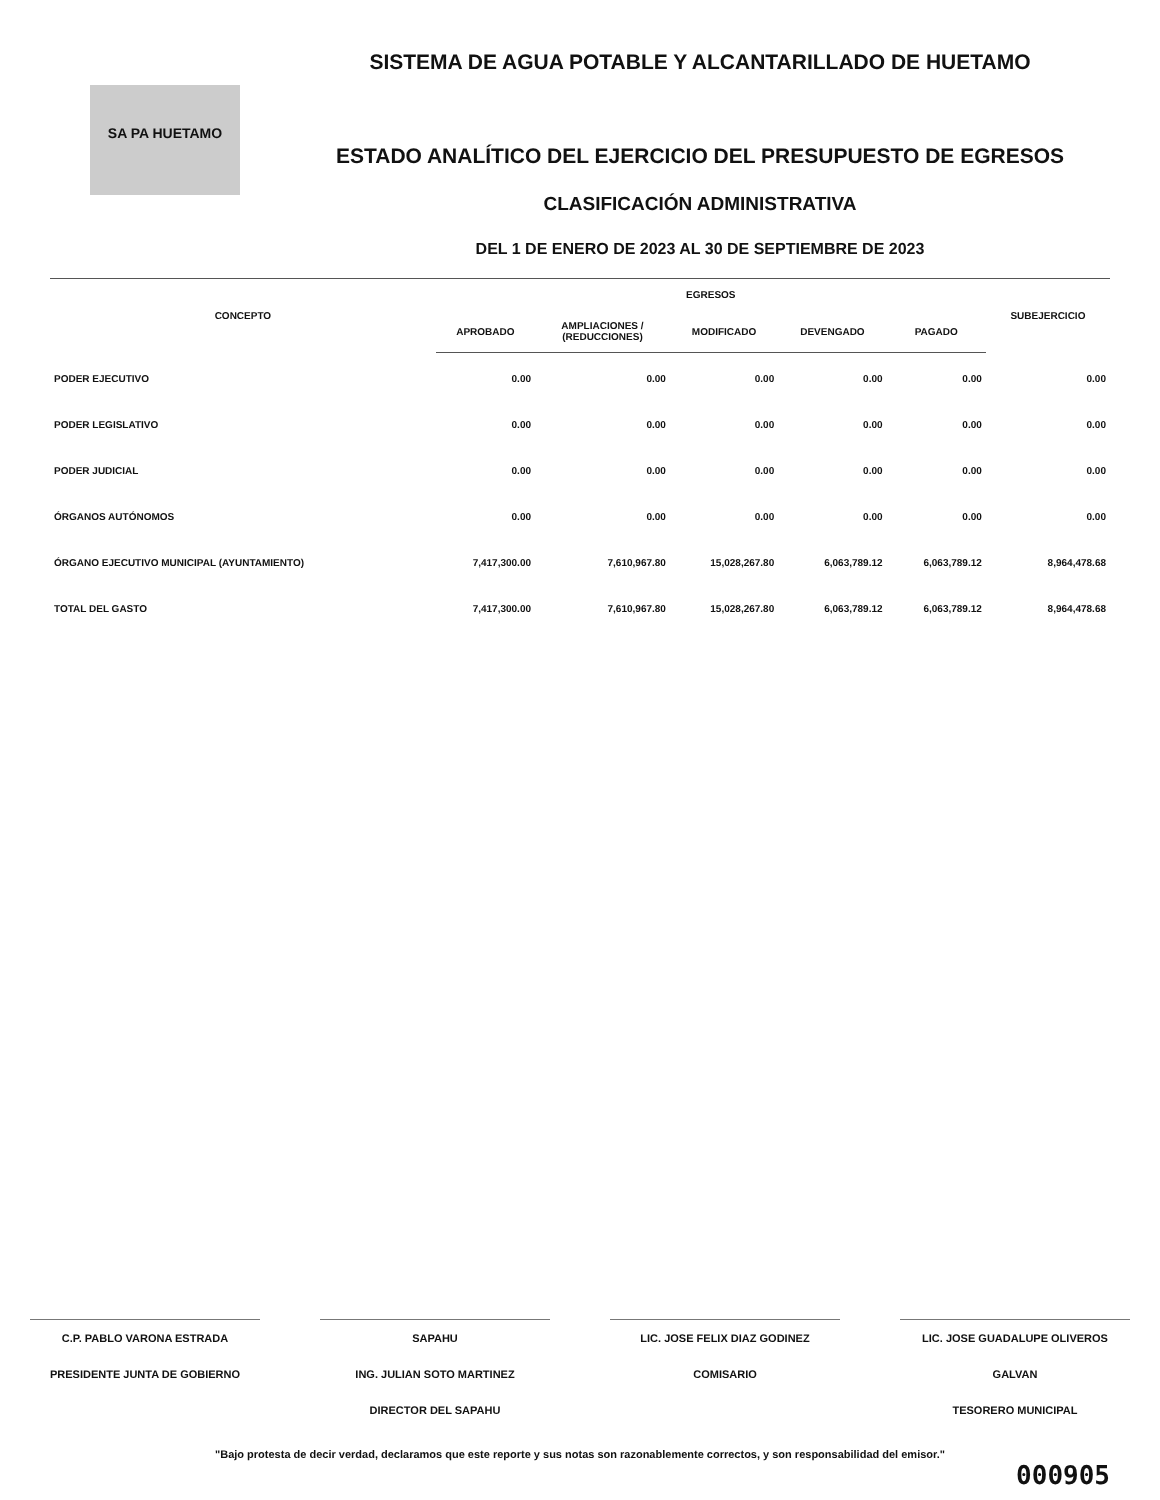SA PA HUETAMO
SISTEMA DE AGUA POTABLE Y ALCANTARILLADO DE HUETAMO
ESTADO ANALÍTICO DEL EJERCICIO DEL PRESUPUESTO DE EGRESOS
CLASIFICACIÓN ADMINISTRATIVA
DEL 1 DE ENERO DE 2023 AL 30 DE SEPTIEMBRE DE 2023
| CONCEPTO | EGRESOS | | | | | SUBEJERCICIO |
| --- | --- | --- | --- | --- | --- | --- |
| | APROBADO | AMPLIACIONES / (REDUCCIONES) | MODIFICADO | DEVENGADO | PAGADO | |
| PODER EJECUTIVO | 0.00 | 0.00 | 0.00 | 0.00 | 0.00 | 0.00 |
| PODER LEGISLATIVO | 0.00 | 0.00 | 0.00 | 0.00 | 0.00 | 0.00 |
| PODER JUDICIAL | 0.00 | 0.00 | 0.00 | 0.00 | 0.00 | 0.00 |
| ÓRGANOS AUTÓNOMOS | 0.00 | 0.00 | 0.00 | 0.00 | 0.00 | 0.00 |
| ÓRGANO EJECUTIVO MUNICIPAL (AYUNTAMIENTO) | 7,417,300.00 | 7,610,967.80 | 15,028,267.80 | 6,063,789.12 | 6,063,789.12 | 8,964,478.68 |
| TOTAL DEL GASTO | 7,417,300.00 | 7,610,967.80 | 15,028,267.80 | 6,063,789.12 | 6,063,789.12 | 8,964,478.68 |
C.P. PABLO VARONA ESTRADA
PRESIDENTE JUNTA DE GOBIERNO
SAPAHU
ING. JULIAN SOTO MARTINEZ
DIRECTOR DEL SAPAHU
LIC. JOSE FELIX DIAZ GODINEZ
COMISARIO
LIC. JOSE GUADALUPE OLIVEROS GALVAN
TESORERO MUNICIPAL
"Bajo protesta de decir verdad, declaramos que este reporte y sus notas son razonablemente correctos, y son responsabilidad del emisor."
000905